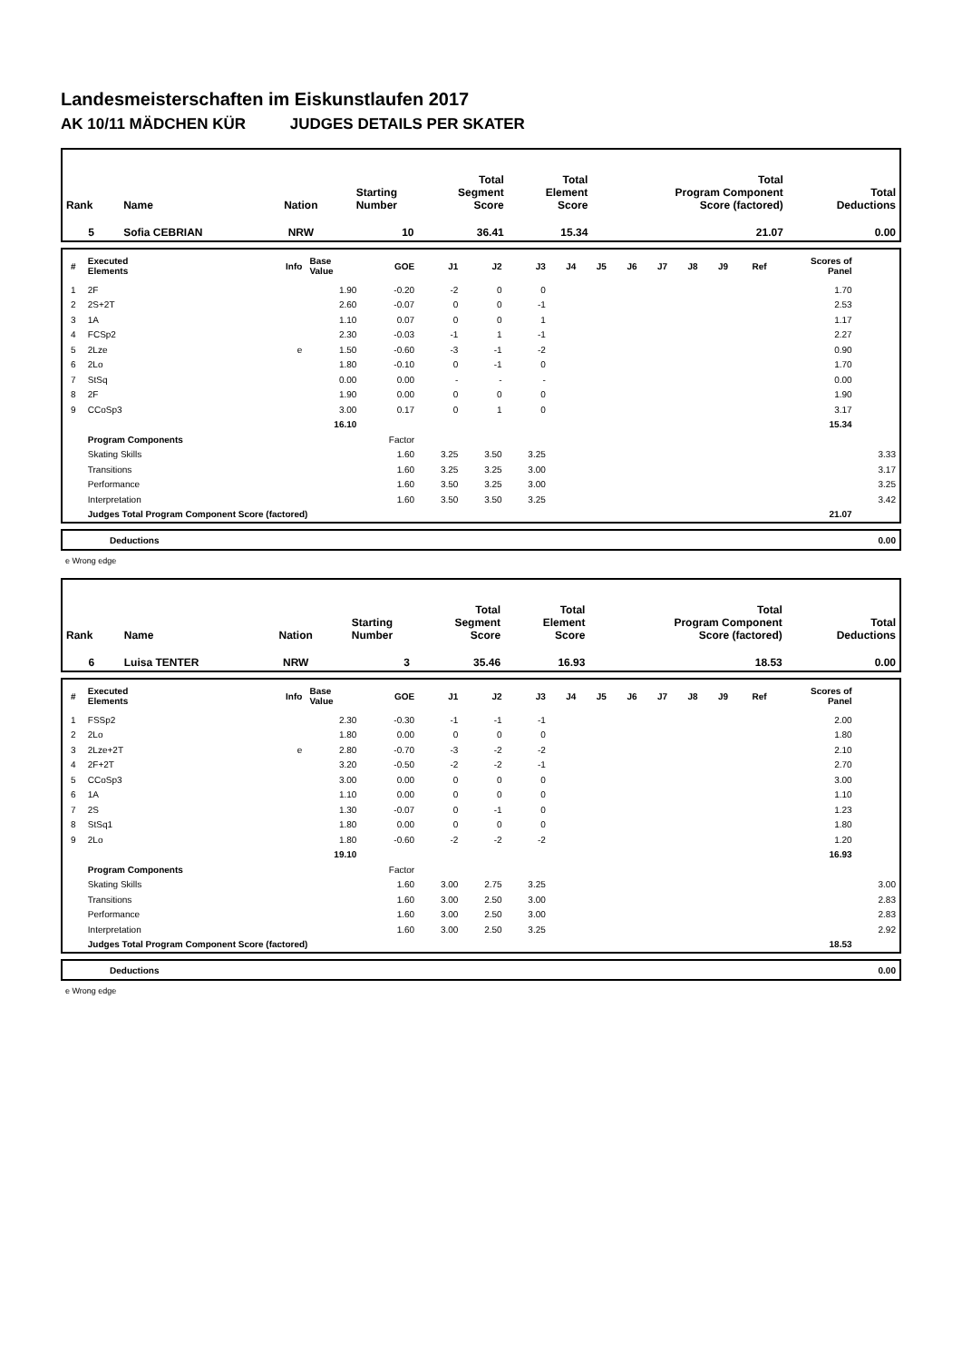Landesmeisterschaften im Eiskunstlaufen 2017
AK 10/11 MÄDCHEN KÜR JUDGES DETAILS PER SKATER
| Rank | Name | Nation | Starting Number | Total Segment Score | Total Element Score | Total Program Component Score (factored) | Total Deductions |
| --- | --- | --- | --- | --- | --- | --- | --- |
| 5 | Sofia CEBRIAN | NRW | 10 | 36.41 | 15.34 | 21.07 | 0.00 |
| # | Executed Elements | Info | Base Value | GOE | J1 | J2 | J3 | J4 | J5 | J6 | J7 | J8 | J9 | Ref | Scores of Panel | |
| --- | --- | --- | --- | --- | --- | --- | --- | --- | --- | --- | --- | --- | --- | --- | --- | --- |
| 1 | 2F | | 1.90 | -0.20 | -2 | 0 | 0 | | | | | | | | 1.70 | |
| 2 | 2S+2T | | 2.60 | -0.07 | 0 | 0 | -1 | | | | | | | | 2.53 | |
| 3 | 1A | | 1.10 | 0.07 | 0 | 0 | 1 | | | | | | | | 1.17 | |
| 4 | FCSp2 | | 2.30 | -0.03 | -1 | 1 | -1 | | | | | | | | 2.27 | |
| 5 | 2Lze | e | 1.50 | -0.60 | -3 | -1 | -2 | | | | | | | | 0.90 | |
| 6 | 2Lo | | 1.80 | -0.10 | 0 | -1 | 0 | | | | | | | | 1.70 | |
| 7 | StSq | | 0.00 | 0.00 | - | - | - | | | | | | | | 0.00 | |
| 8 | 2F | | 1.90 | 0.00 | 0 | 0 | 0 | | | | | | | | 1.90 | |
| 9 | CCoSp3 | | 3.00 | 0.17 | 0 | 1 | 0 | | | | | | | | 3.17 | |
| | | | 16.10 | | | | | | | | | | | | 15.34 | |
| | Program Components | | | Factor | | | | | | | | | | | | |
| | Skating Skills | | | 1.60 | 3.25 | 3.50 | 3.25 | | | | | | | | | 3.33 |
| | Transitions | | | 1.60 | 3.25 | 3.25 | 3.00 | | | | | | | | | 3.17 |
| | Performance | | | 1.60 | 3.50 | 3.25 | 3.00 | | | | | | | | | 3.25 |
| | Interpretation | | | 1.60 | 3.50 | 3.50 | 3.25 | | | | | | | | | 3.42 |
| | Judges Total Program Component Score (factored) | | | | | | | | | | | | | | 21.07 | |
| | Deductions | 0.00 |
e Wrong edge
| Rank | Name | Nation | Starting Number | Total Segment Score | Total Element Score | Total Program Component Score (factored) | Total Deductions |
| --- | --- | --- | --- | --- | --- | --- | --- |
| 6 | Luisa TENTER | NRW | 3 | 35.46 | 16.93 | 18.53 | 0.00 |
| # | Executed Elements | Info | Base Value | GOE | J1 | J2 | J3 | J4 | J5 | J6 | J7 | J8 | J9 | Ref | Scores of Panel | |
| --- | --- | --- | --- | --- | --- | --- | --- | --- | --- | --- | --- | --- | --- | --- | --- | --- |
| 1 | FSSp2 | | 2.30 | -0.30 | -1 | -1 | -1 | | | | | | | | 2.00 | |
| 2 | 2Lo | | 1.80 | 0.00 | 0 | 0 | 0 | | | | | | | | 1.80 | |
| 3 | 2Lze+2T | e | 2.80 | -0.70 | -3 | -2 | -2 | | | | | | | | 2.10 | |
| 4 | 2F+2T | | 3.20 | -0.50 | -2 | -2 | -1 | | | | | | | | 2.70 | |
| 5 | CCoSp3 | | 3.00 | 0.00 | 0 | 0 | 0 | | | | | | | | 3.00 | |
| 6 | 1A | | 1.10 | 0.00 | 0 | 0 | 0 | | | | | | | | 1.10 | |
| 7 | 2S | | 1.30 | -0.07 | 0 | -1 | 0 | | | | | | | | 1.23 | |
| 8 | StSq1 | | 1.80 | 0.00 | 0 | 0 | 0 | | | | | | | | 1.80 | |
| 9 | 2Lo | | 1.80 | -0.60 | -2 | -2 | -2 | | | | | | | | 1.20 | |
| | | | 19.10 | | | | | | | | | | | | 16.93 | |
| | Program Components | | | Factor | | | | | | | | | | | | |
| | Skating Skills | | | 1.60 | 3.00 | 2.75 | 3.25 | | | | | | | | | 3.00 |
| | Transitions | | | 1.60 | 3.00 | 2.50 | 3.00 | | | | | | | | | 2.83 |
| | Performance | | | 1.60 | 3.00 | 2.50 | 3.00 | | | | | | | | | 2.83 |
| | Interpretation | | | 1.60 | 3.00 | 2.50 | 3.25 | | | | | | | | | 2.92 |
| | Judges Total Program Component Score (factored) | | | | | | | | | | | | | | 18.53 | |
| | Deductions | 0.00 |
e Wrong edge